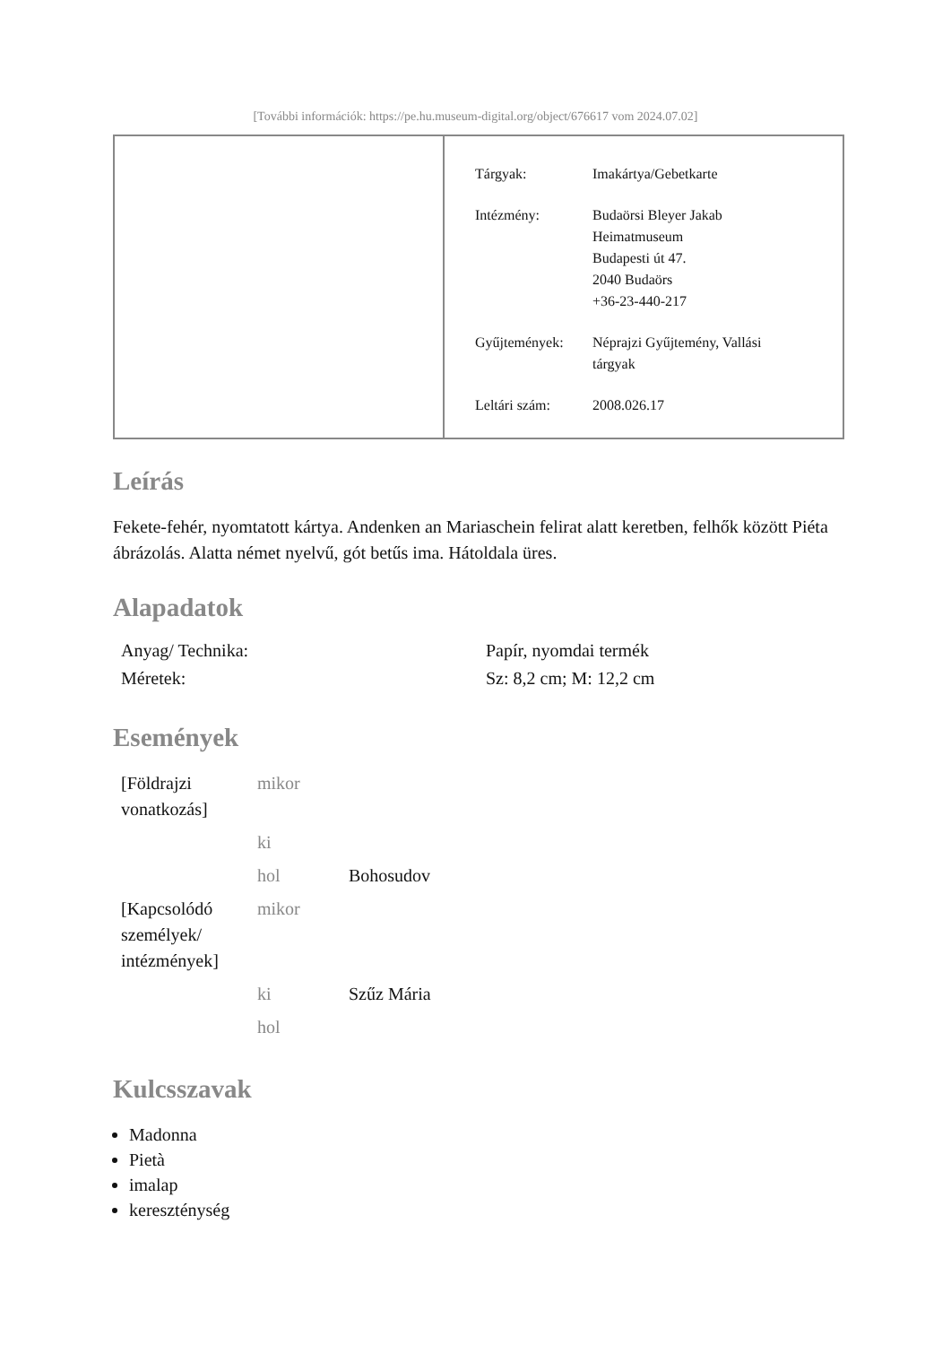[További információk: https://pe.hu.museum-digital.org/object/676617 vom 2024.07.02]
| Tárgyak: | Imakártya/Gebetkarte |
| Intézmény: | Budaörsi Bleyer Jakab Heimatmuseum Budapesti út 47. 2040 Budaörs +36-23-440-217 |
| Gyűjtemények: | Néprajzi Gyűjtemény, Vallási tárgyak |
| Leltári szám: | 2008.026.17 |
Leírás
Fekete-fehér, nyomtatott kártya. Andenken an Mariaschein felirat alatt keretben, felhők között Piéta ábrázolás. Alatta német nyelvű, gót betűs ima. Hátoldala üres.
Alapadatok
| Anyag/ Technika: | Papír, nyomdai termék |
| Méretek: | Sz: 8,2 cm; M: 12,2 cm |
Események
| [Földrajzi vonatkozás] | mikor | |
| | ki | |
| | hol | Bohosudov |
| [Kapcsolódó személyek/ intézmények] | mikor | |
| | ki | Szűz Mária |
| | hol | |
Kulcsszavak
Madonna
Pietà
imalap
kereszténység